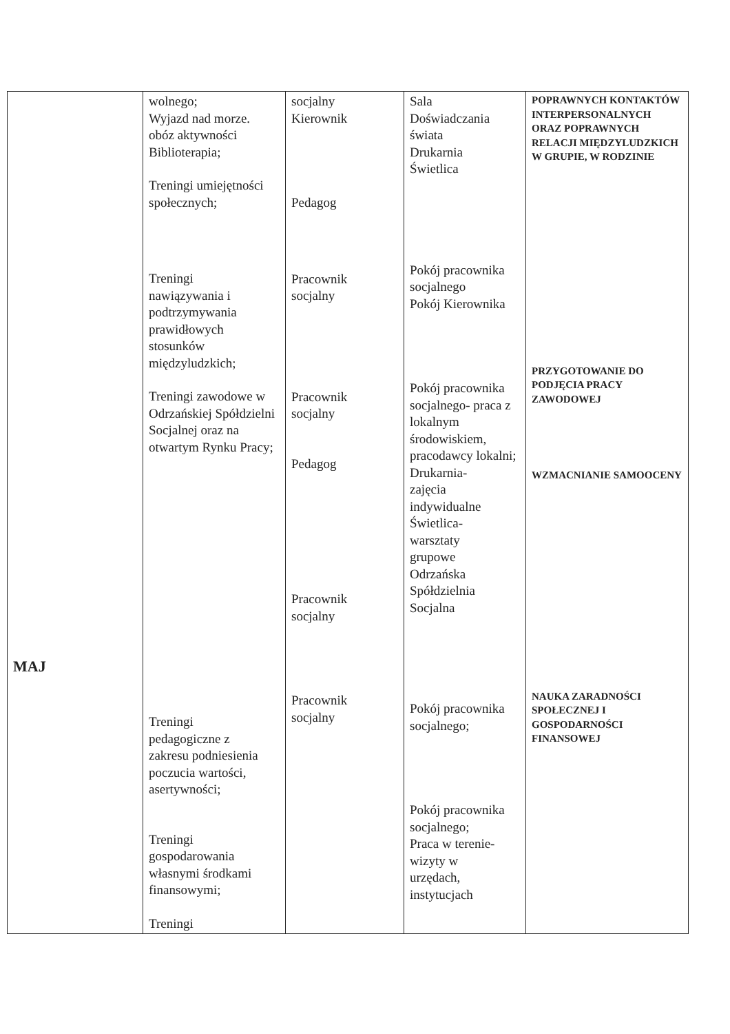| MAJ | wolnego; Wyjazd nad morze. obóz aktywności Biblioterapia; Treningi umiejętności społecznych; Treningi nawiązywania i podtrzymywania prawidłowych stosunków międzyludzkich; Treningi zawodowe w Odrzańskiej Spółdzielni Socjalnej oraz na otwartym Rynku Pracy; Treningi pedagogiczne z zakresu podniesienia poczucia wartości, asertywności; Treningi gospodarowania własnymi środkami finansowymi; Treningi | socjalny Kierownik Pedagog Pracownik socjalny Pracownik socjalny Pedagog Pracownik socjalny Pracownik socjalny | Sala Doświadczania świata Drukarnia Świetlica Pokój pracownika socjalnego Pokój Kierownika Pokój pracownika socjalnego- praca z lokalnym środowiskiem, pracodawcy lokalni; Drukarnia- zajęcia indywidualne Świetlica- warsztaty grupowe Odrzańska Spółdzielnia Socjalna Pokój pracownika socjalnego; Pokój pracownika socjalnego; Praca w terenie- wizyty w urzędach, instytucjach | POPRAWNYCH KONTAKTÓW INTERPERSONALNYCH ORAZ POPRAWNYCH RELACJI MIĘDZYLUDZKICH W GRUPIE, W RODZINIE PRZYGOTOWANIE DO PODJĘCIA PRACY ZAWODOWEJ WZMACNIANIE SAMOOCENY NAUKA ZARADNOŚCI SPOŁECZNEJ I GOSPODARNOŚCI FINANSOWEJ |